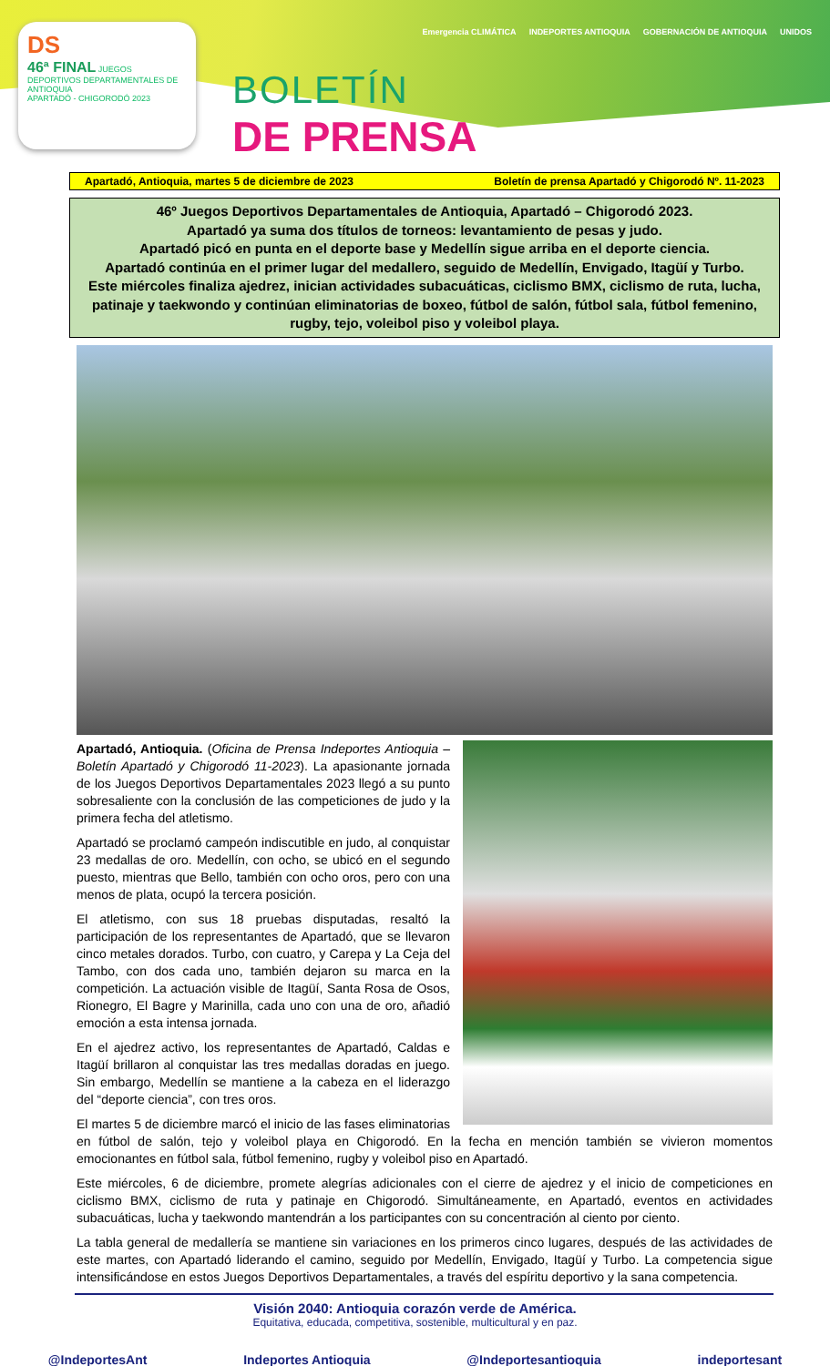DS
46ª FINAL JUEGOS DEPORTIVOS DEPARTAMENTALES DE ANTIOQUIA
APARTADÓ - CHIGORODÓ 2023
BOLETÍN
DE PRENSA
Emergencia CLIMÁTICA INDEPORTES ANTIOQUIA GOBERNACIÓN DE ANTIOQUIA UNIDOS
Apartadó, Antioquia, martes 5 de diciembre de 2023 Boletín de prensa Apartadó y Chigorodó Nº. 11-2023
46º Juegos Deportivos Departamentales de Antioquia, Apartadó – Chigorodó 2023.
Apartadó ya suma dos títulos de torneos: levantamiento de pesas y judo.
Apartadó picó en punta en el deporte base y Medellín sigue arriba en el deporte ciencia.
Apartadó continúa en el primer lugar del medallero, seguido de Medellín, Envigado, Itagüí y Turbo.
Este miércoles finaliza ajedrez, inician actividades subacuáticas, ciclismo BMX, ciclismo de ruta, lucha, patinaje y taekwondo y continúan eliminatorias de boxeo, fútbol de salón, fútbol sala, fútbol femenino, rugby, tejo, voleibol piso y voleibol playa.
Apartadó, Antioquia. (Oficina de Prensa Indeportes Antioquia – Boletín Apartadó y Chigorodó 11-2023). La apasionante jornada de los Juegos Deportivos Departamentales 2023 llegó a su punto sobresaliente con la conclusión de las competiciones de judo y la primera fecha del atletismo.
Apartadó se proclamó campeón indiscutible en judo, al conquistar 23 medallas de oro. Medellín, con ocho, se ubicó en el segundo puesto, mientras que Bello, también con ocho oros, pero con una menos de plata, ocupó la tercera posición.
El atletismo, con sus 18 pruebas disputadas, resaltó la participación de los representantes de Apartadó, que se llevaron cinco metales dorados. Turbo, con cuatro, y Carepa y La Ceja del Tambo, con dos cada uno, también dejaron su marca en la competición. La actuación visible de Itagüí, Santa Rosa de Osos, Rionegro, El Bagre y Marinilla, cada uno con una de oro, añadió emoción a esta intensa jornada.
En el ajedrez activo, los representantes de Apartadó, Caldas e Itagüí brillaron al conquistar las tres medallas doradas en juego. Sin embargo, Medellín se mantiene a la cabeza en el liderazgo del “deporte ciencia”, con tres oros.
El martes 5 de diciembre marcó el inicio de las fases eliminatorias en fútbol de salón, tejo y voleibol playa en Chigorodó. En la fecha en mención también se vivieron momentos emocionantes en fútbol sala, fútbol femenino, rugby y voleibol piso en Apartadó.
Este miércoles, 6 de diciembre, promete alegrías adicionales con el cierre de ajedrez y el inicio de competiciones en ciclismo BMX, ciclismo de ruta y patinaje en Chigorodó. Simultáneamente, en Apartadó, eventos en actividades subacuáticas, lucha y taekwondo mantendrán a los participantes con su concentración al ciento por ciento.
La tabla general de medallería se mantiene sin variaciones en los primeros cinco lugares, después de las actividades de este martes, con Apartadó liderando el camino, seguido por Medellín, Envigado, Itagüí y Turbo. La competencia sigue intensificándose en estos Juegos Deportivos Departamentales, a través del espíritu deportivo y la sana competencia.
Visión 2040: Antioquia corazón verde de América.
Equitativa, educada, competitiva, sostenible, multicultural y en paz.
@IndeportesAnt Indeportes Antioquia @Indeportesantioquia indeportesant